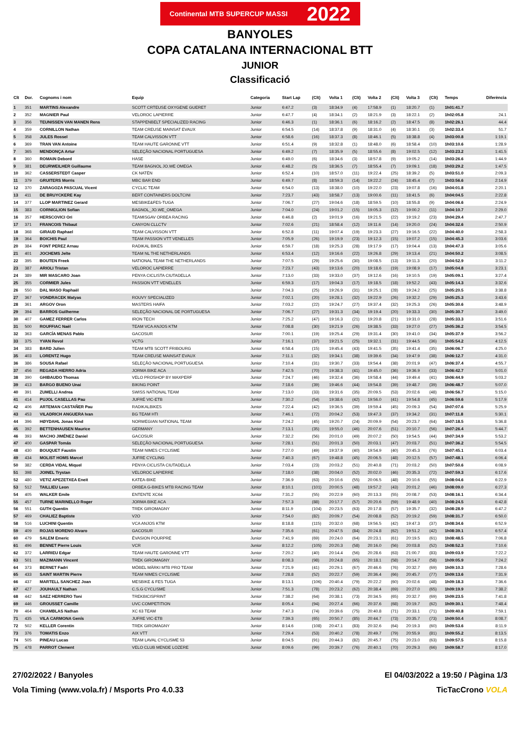Continental MTB SUPERCUP MASSI 2022
BANYOLES
COPA CATALANA INTERNACIONAL BTT
JUNIOR
Classificació
| Clt | Dor. | Cognoms i nom | Equip | Categoria | Start Lap | (Clt) | Volta 1 | (Clt) | Volta 2 | (Clt) | Volta 3 | (Clt) | Temps | Diferència |
| --- | --- | --- | --- | --- | --- | --- | --- | --- | --- | --- | --- | --- | --- | --- |
| 1 | 351 | MARTINS Alexandre | SCOTT CRTEUSE OXYGENE GUERET | Junior | 6:47.2 | (3) | 18:34.9 | (4) | 17:58.9 | (1) | 18:20.7 | (1) | 1h01:41.7 | |
| 2 | 352 | MAGNIER Paul | VELOROC LAPIERRE | Junior | 6:47.7 | (4) | 18:34.1 | (2) | 18:21.9 | (3) | 18:22.1 | (2) | 1h02:05.8 | 24.1 |
| 3 | 356 | TEUNISSEN VAN MANEN Rens | STAPPENBELT SPECIALIZED RACING | Junior | 6:46.3 | (1) | 18:36.1 | (6) | 18:16.2 | (2) | 18:47.5 | (8) | 1h02:26.1 | 44.4 |
| 4 | 359 | CORNILLON Nathan | TEAM CREUSE MAINSAT EVAUX | Junior | 6:54.5 | (14) | 18:37.8 | (9) | 18:31.0 | (4) | 18:30.1 | (3) | 1h02:33.4 | 51.7 |
| 5 | 358 | JULES Rossel | TEAM CALVISSON VTT | Junior | 6:58.6 | (16) | 18:37.3 | (8) | 18:46.1 | (5) | 18:38.8 | (4) | 1h03:00.8 | 1:19.1 |
| 6 | 369 | TRAN VAN Antoine | TEAM HAUTE GARONNE VTT | Junior | 6:51.4 | (9) | 18:32.8 | (1) | 18:48.0 | (6) | 18:58.4 | (10) | 1h03:10.6 | 1:28.9 |
| 7 | 365 | MENDONÇA Artur | SELEÇÃO NACIONAL PORTUGUESA | Junior | 6:49.2 | (7) | 18:35.9 | (5) | 18:55.6 | (8) | 19:02.5 | (12) | 1h03:23.2 | 1:41.5 |
| 8 | 360 | ROMAIN Debord | HASE | Junior | 6:49.0 | (6) | 18:34.6 | (3) | 18:57.8 | (9) | 19:05.2 | (14) | 1h03:26.6 | 1:44.9 |
| 9 | 381 | DEURWEILHER Guillaume | TEAM BAGNOL JO.WE OMEGA | Junior | 6:48.2 | (5) | 18:36.5 | (7) | 18:55.4 | (7) | 19:09.1 | (18) | 1h03:29.2 | 1:47.5 |
| 10 | 362 | CASSERSTEDT Casper | CK NATÈN | Junior | 6:52.4 | (10) | 18:57.0 | (11) | 19:22.4 | (25) | 18:39.2 | (5) | 1h03:51.0 | 2:09.3 |
| 11 | 379 | GRUITERS Morris | MBC BAR END | Junior | 6:49.7 | (8) | 18:59.3 | (14) | 19:22.2 | (24) | 18:45.4 | (7) | 1h03:56.6 | 2:14.9 |
| 12 | 370 | ZARAGOZA PASCUAL Vicent | CYCLIC TEAM | Junior | 6:54.0 | (13) | 18:38.0 | (10) | 19:22.0 | (23) | 19:07.8 | (16) | 1h04:01.8 | 2:20.1 |
| 13 | 411 | DE BRUYCKERE Kay | BERT CONTAINERS DOLTCINI | Junior | 7:23.7 | (43) | 18:58.7 | (13) | 19:00.6 | (11) | 18:41.5 | (6) | 1h04:04.5 | 2:22.8 |
| 14 | 377 | LLOP MARTINEZ Gerard | MESBIKE&FES-TUGA | Junior | 7:06.7 | (27) | 19:04.6 | (18) | 18:59.5 | (10) | 18:55.8 | (9) | 1h04:06.6 | 2:24.9 |
| 15 | 383 | CORNIGLION Sofian | BAGNOL_JO.WE_OMEGA | Junior | 7:04.0 | (24) | 19:01.2 | (15) | 19:05.3 | (12) | 19:00.2 | (11) | 1h04:10.7 | 2:29.0 |
| 16 | 357 | HERSCOVICI Ori | TEAMISGAV ORBEA RACING | Junior | 6:46.8 | (2) | 19:01.9 | (16) | 19:21.5 | (22) | 19:19.2 | (23) | 1h04:29.4 | 2:47.7 |
| 17 | 371 | FRANCOIS Thibaut | CANYON CLLCTV | Junior | 7:02.6 | (21) | 18:58.4 | (12) | 19:11.6 | (14) | 19:20.0 | (24) | 1h04:32.6 | 2:50.9 |
| 18 | 368 | GIRAUD Raphael | TEAM CALVISSON VTT | Junior | 6:52.8 | (11) | 19:07.4 | (19) | 19:23.3 | (27) | 19:16.5 | (22) | 1h04:40.0 | 2:58.3 |
| 19 | 364 | BOICHIS Paul | TEAM PASSION VTT VENELLES | Junior | 7:05.9 | (26) | 19:19.9 | (23) | 19:12.3 | (15) | 19:07.2 | (15) | 1h04:45.3 | 3:03.6 |
| 20 | 384 | FONT PEREZ Arnau | RADIKAL BIKES | Junior | 6:59.7 | (18) | 19:25.3 | (28) | 19:17.9 | (17) | 19:04.4 | (13) | 1h04:47.3 | 3:05.6 |
| 21 | 401 | JOCHEMS Jelte | TEAM NL THE NETHERLANDS | Junior | 6:53.4 | (12) | 19:16.6 | (22) | 19:26.8 | (29) | 19:13.4 | (21) | 1h04:50.2 | 3:08.5 |
| 22 | 395 | BOUTEN Freek | NATIONAL TEAM THE NETHERLANDS | Junior | 7:07.5 | (29) | 19:25.6 | (30) | 19:08.5 | (13) | 19:11.3 | (20) | 1h04:52.9 | 3:11.2 |
| 23 | 387 | ARIOLI Tristan | VELOROC LAPIERRE | Junior | 7:23.7 | (43) | 19:13.6 | (20) | 19:18.6 | (19) | 19:08.9 | (17) | 1h05:04.8 | 3:23.1 |
| 24 | 389 | MIR MASCARO Joan | PENYA CICLISTA CIUTADELLA | Junior | 7:13.0 | (33) | 19:33.0 | (37) | 19:12.6 | (16) | 19:10.5 | (19) | 1h05:09.1 | 3:27.4 |
| 25 | 355 | CORMIER Jules | PASSION VTT VENELLES | Junior | 6:59.3 | (17) | 19:04.3 | (17) | 19:18.5 | (18) | 19:52.2 | (43) | 1h05:14.3 | 3:32.6 |
| 26 | 550 | DAL MASO Raphaël | | Junior | 7:04.3 | (25) | 19:26.9 | (31) | 19:25.1 | (28) | 19:24.2 | (25) | 1h05:20.5 | 3:38.8 |
| 27 | 367 | VONDRACEK Matyas | ROUVY SPECIALIZED | Junior | 7:02.1 | (20) | 19:28.1 | (32) | 19:22.9 | (26) | 19:32.2 | (29) | 1h05:25.3 | 3:43.6 |
| 28 | 361 | ARGOV Oron | MASTERS HAIFA | Junior | 7:03.2 | (22) | 19:24.7 | (27) | 19:37.4 | (32) | 19:25.3 | (26) | 1h05:30.6 | 3:48.9 |
| 29 | 394 | BARROS Guilherme | SELEÇÃO NACIONAL DE PORTUGUESA | Junior | 7:06.7 | (27) | 19:31.3 | (34) | 19:19.4 | (20) | 19:33.3 | (30) | 1h05:30.7 | 3:49.0 |
| 30 | 407 | GAMEZ FERRER Carlos | IRON TECH | Junior | 7:25.2 | (47) | 19:16.3 | (21) | 19:20.8 | (21) | 19:31.0 | (28) | 1h05:33.3 | 3:51.6 |
| 31 | 500 | ROUFFIAC Naël | TEAM VCA ANJOS KTM | Junior | 7:08.8 | (30) | 19:21.9 | (26) | 19:38.5 | (33) | 19:27.0 | (27) | 1h05:36.2 | 3:54.5 |
| 32 | 363 | GARCÍA MENAS Pablo | GACOSUR | Junior | 7:00.1 | (19) | 19:25.4 | (29) | 19:31.4 | (30) | 19:41.0 | (34) | 1h05:37.9 | 3:56.2 |
| 33 | 375 | YVAN Revol | VCTG | Junior | 7:16.1 | (37) | 19:21.5 | (25) | 19:32.1 | (31) | 19:44.5 | (36) | 1h05:54.2 | 4:12.5 |
| 34 | 383 | BARD Julien | TEAM MTB SCOTT FRIBOURG | Junior | 6:58.4 | (15) | 19:45.4 | (43) | 19:41.5 | (35) | 19:41.4 | (35) | 1h06:06.7 | 4:25.0 |
| 35 | 403 | LORENTZ Hugo | TEAM CREUSE MAINSAT EVAUX | Junior | 7:11.1 | (32) | 19:34.1 | (38) | 19:39.6 | (34) | 19:47.9 | (38) | 1h06:12.7 | 4:31.0 |
| 36 | 386 | SOUSA Rafael | SELEÇÃO NACIONAL PORTUGUESA | Junior | 7:10.4 | (31) | 19:30.7 | (33) | 19:54.4 | (38) | 20:01.9 | (47) | 1h06:37.4 | 4:55.7 |
| 37 | 456 | REGADA HIERRO Adria | JORMA BIKE ACA | Junior | 7:42.5 | (70) | 19:38.3 | (41) | 19:45.0 | (36) | 19:36.9 | (33) | 1h06:42.7 | 5:01.0 |
| 38 | 390 | GHIBAUDO Thomas | VELO PROSHOP BY MAXPERF | Junior | 7:24.7 | (46) | 19:32.4 | (36) | 19:58.4 | (44) | 19:49.4 | (41) | 1h06:44.9 | 5:03.2 |
| 39 | 413 | BARGO BUENO Unai | BIKING POINT | Junior | 7:18.6 | (39) | 19:46.6 | (44) | 19:54.8 | (39) | 19:48.7 | (39) | 1h06:48.7 | 5:07.0 |
| 40 | 391 | ZUMELLI Andrea | SWISS NATIONAL TEAM | Junior | 7:13.0 | (33) | 19:31.6 | (35) | 20:09.5 | (53) | 20:02.6 | (48) | 1h06:56.7 | 5:15.0 |
| 41 | 414 | PUJOL CASELLAS Pau | JUFRÉ VIC-ETB | Junior | 7:30.2 | (54) | 19:38.6 | (42) | 19:56.0 | (41) | 19:54.8 | (45) | 1h06:59.6 | 5:17.9 |
| 42 | 406 | ARTEMAN CASTAÑER Pau | RADIKALBIKES | Junior | 7:22.4 | (42) | 19:36.5 | (39) | 19:59.4 | (45) | 20:09.3 | (54) | 1h07:07.6 | 5:25.9 |
| 43 | 453 | VILADRICH ANGUERA Ivan | BG TEAM HTI | Junior | 7:46.1 | (72) | 20:04.2 | (53) | 19:47.3 | (37) | 19:34.2 | (31) | 1h07:11.8 | 5:30.1 |
| 44 | 396 | HØYDAHL Jonas Kind | NORWEGIAN NATIONAL TEAM | Junior | 7:24.2 | (45) | 19:20.7 | (24) | 20:09.9 | (54) | 20:23.7 | (64) | 1h07:18.5 | 5:36.8 |
| 45 | 392 | BETTENHAUSEN Maurice | GERMANY | Junior | 7:13.1 | (35) | 19:55.0 | (46) | 20:07.6 | (51) | 20:10.7 | (56) | 1h07:26.4 | 5:44.7 |
| 46 | 393 | MACHO JIMÉNEZ Daniel | GACOSUR | Junior | 7:32.2 | (56) | 20:01.0 | (49) | 20:07.2 | (50) | 19:54.5 | (44) | 1h07:34.9 | 5:53.2 |
| 47 | 400 | GASPAR Tomás | SELEÇÃO NACIONAL PORTUGUESA | Junior | 7:28.1 | (51) | 20:01.3 | (50) | 20:03.1 | (47) | 20:03.7 | (51) | 1h07:36.2 | 5:54.5 |
| 48 | 430 | BOUQUET Faustin | TEAM NIMES CYCLISME | Junior | 7:27.0 | (49) | 19:37.9 | (40) | 19:54.9 | (40) | 20:45.3 | (76) | 1h07:45.1 | 6:03.4 |
| 49 | 434 | MOLIST HOMS Marcel | JUFRE CYCLING | Junior | 7:40.3 | (67) | 19:48.8 | (45) | 20:06.5 | (48) | 20:12.5 | (57) | 1h07:48.1 | 6:06.4 |
| 50 | 382 | CERDA VIDAL Miquel | PENYA CICLISTA CIUTADELLA | Junior | 7:03.4 | (23) | 20:03.2 | (51) | 20:40.8 | (71) | 20:03.2 | (50) | 1h07:50.6 | 6:08.9 |
| 51 | 398 | JOINEL Trystan | VELOROC LAPIERRE | Junior | 7:18.0 | (38) | 20:04.0 | (52) | 20:02.0 | (46) | 20:35.3 | (72) | 1h07:59.3 | 6:17.6 |
| 52 | 480 | VETIZ APEZETXEA Eneit | KATEA-BIKE | Junior | 7:36.9 | (63) | 20:10.6 | (55) | 20:06.5 | (48) | 20:10.6 | (55) | 1h08:04.6 | 6:22.9 |
| 53 | 512 | TAILLIEU Leon | ORBEA G-BIKES MTB RACING TEAM | Junior | 8:10.1 | (101) | 20:00.5 | (48) | 19:57.2 | (43) | 20:01.2 | (46) | 1h08:09.0 | 6:27.3 |
| 54 | 405 | WALKER Emile | ENTENTE XC64 | Junior | 7:31.2 | (55) | 20:22.9 | (60) | 20:13.3 | (55) | 20:08.7 | (53) | 1h08:16.1 | 6:34.4 |
| 55 | 457 | TURNE MARINELLO Roger | JORMA BIKE ACA | Junior | 7:57.3 | (88) | 20:17.7 | (57) | 20:20.6 | (59) | 19:48.9 | (40) | 1h08:24.5 | 6:42.8 |
| 56 | 551 | GUTH Quentin | TREK GIROMAGNY | Junior | 8:11.9 | (104) | 20:23.5 | (63) | 20:17.8 | (57) | 19:35.7 | (32) | 1h08:28.9 | 6:47.2 |
| 57 | 469 | CHALIEZ Baptiste | V2O | Junior | 7:54.0 | (82) | 20:09.7 | (54) | 20:08.8 | (52) | 20:19.2 | (59) | 1h08:31.7 | 6:50.0 |
| 58 | 516 | LUCHINI Quentin | VCA ANJOS KTM | Junior | 8:18.8 | (115) | 20:32.0 | (68) | 19:56.5 | (42) | 19:47.3 | (37) | 1h08:34.6 | 6:52.9 |
| 59 | 409 | ROJAS MORENO Alvaro | GACOSUR | Junior | 7:35.6 | (61) | 20:47.5 | (84) | 20:24.8 | (62) | 19:51.2 | (42) | 1h08:39.1 | 6:57.4 |
| 60 | 479 | SALEM Emeric | ÉVASION POURPRE | Junior | 7:41.9 | (69) | 20:24.0 | (64) | 20:23.1 | (61) | 20:19.5 | (61) | 1h08:48.5 | 7:06.8 |
| 61 | 496 | BENNET Pierre Louis | VCR | Junior | 8:12.2 | (105) | 20:20.3 | (58) | 20:16.0 | (56) | 20:03.8 | (52) | 1h08:52.3 | 7:10.6 |
| 62 | 372 | LARRIEU Edgar | TEAM HAUTE GARONNE VTT | Junior | 7:20.2 | (40) | 20:14.4 | (56) | 20:28.6 | (63) | 21:00.7 | (83) | 1h09:03.9 | 7:22.2 |
| 63 | 501 | MAZIMANN Vincent | TREK GIROMAGNY | Junior | 8:08.3 | (98) | 20:24.8 | (65) | 20:18.1 | (58) | 20:14.7 | (58) | 1h09:05.9 | 7:24.2 |
| 64 | 373 | BERNET Fadri | MÖBEL MÄRKI MTB PRO TEAM | Junior | 7:21.9 | (41) | 20:29.1 | (67) | 20:46.6 | (76) | 20:32.7 | (69) | 1h09:10.3 | 7:28.6 |
| 65 | 433 | SAINT MARTIN Pierre | TEAM NIMES CYCLISME | Junior | 7:28.8 | (52) | 20:22.7 | (59) | 20:36.4 | (66) | 20:45.7 | (77) | 1h09:13.6 | 7:31.9 |
| 66 | 437 | MARTELL SANCHEZ Joan | MESBIKE & FES TUGA | Junior | 8:13.1 | (106) | 20:40.4 | (79) | 20:22.2 | (60) | 20:02.6 | (48) | 1h09:18.3 | 7:36.6 |
| 67 | 427 | JOUHAULT Nathan | C.S.G CYCLISME | Junior | 7:51.3 | (78) | 20:23.2 | (62) | 20:38.4 | (69) | 20:27.0 | (65) | 1h09:19.9 | 7:38.2 |
| 68 | 442 | SAEZ HERRERO Toni | TREKBICISPRINT | Junior | 7:38.2 | (64) | 20:38.1 | (73) | 20:34.5 | (65) | 20:32.7 | (69) | 1h09:23.5 | 7:41.8 |
| 69 | 446 | GROUSSET Camille | UVC COMPETITION | Junior | 8:05.4 | (94) | 20:27.4 | (66) | 20:37.6 | (68) | 20:19.7 | (62) | 1h09:30.1 | 7:48.4 |
| 70 | 464 | CHAMBLAS Nathan | XC 63 TEAM | Junior | 7:47.3 | (74) | 20:39.6 | (75) | 20:40.8 | (71) | 20:33.1 | (71) | 1h09:40.8 | 7:59.1 |
| 71 | 435 | VILA CARMONA Genís | JUFRE VIC-ETB | Junior | 7:39.3 | (65) | 20:50.7 | (85) | 20:44.7 | (73) | 20:35.7 | (73) | 1h09:50.4 | 8:08.7 |
| 72 | 502 | KELLER Corentin | TREK GIROMAGNY | Junior | 8:14.6 | (108) | 20:47.1 | (83) | 20:32.6 | (64) | 20:19.3 | (60) | 1h09:53.6 | 8:11.9 |
| 73 | 376 | TOMATIS Enzo | AIX VTT | Junior | 7:29.4 | (53) | 20:40.2 | (78) | 20:49.7 | (79) | 20:55.9 | (81) | 1h09:55.2 | 8:13.5 |
| 74 | 505 | PINEAU Lucas | TEAM LAVAL CYCLISME 53 | Junior | 8:04.5 | (91) | 20:44.3 | (82) | 20:45.7 | (75) | 20:23.0 | (63) | 1h09:57.5 | 8:15.8 |
| 75 | 478 | PARROT Clement | VELO CLUB MENDE LOZERE | Junior | 8:09.6 | (99) | 20:39.7 | (76) | 20:40.1 | (70) | 20:29.3 | (66) | 1h09:58.7 | 8:17.0 |
27/02/2022 / Banyoles El 04/03/2022 a 19:50 / Pàgina 1/3
Vola Timing (www.vola.fr) / Msports Pro 4.0.33 TicTacCrono VOLA